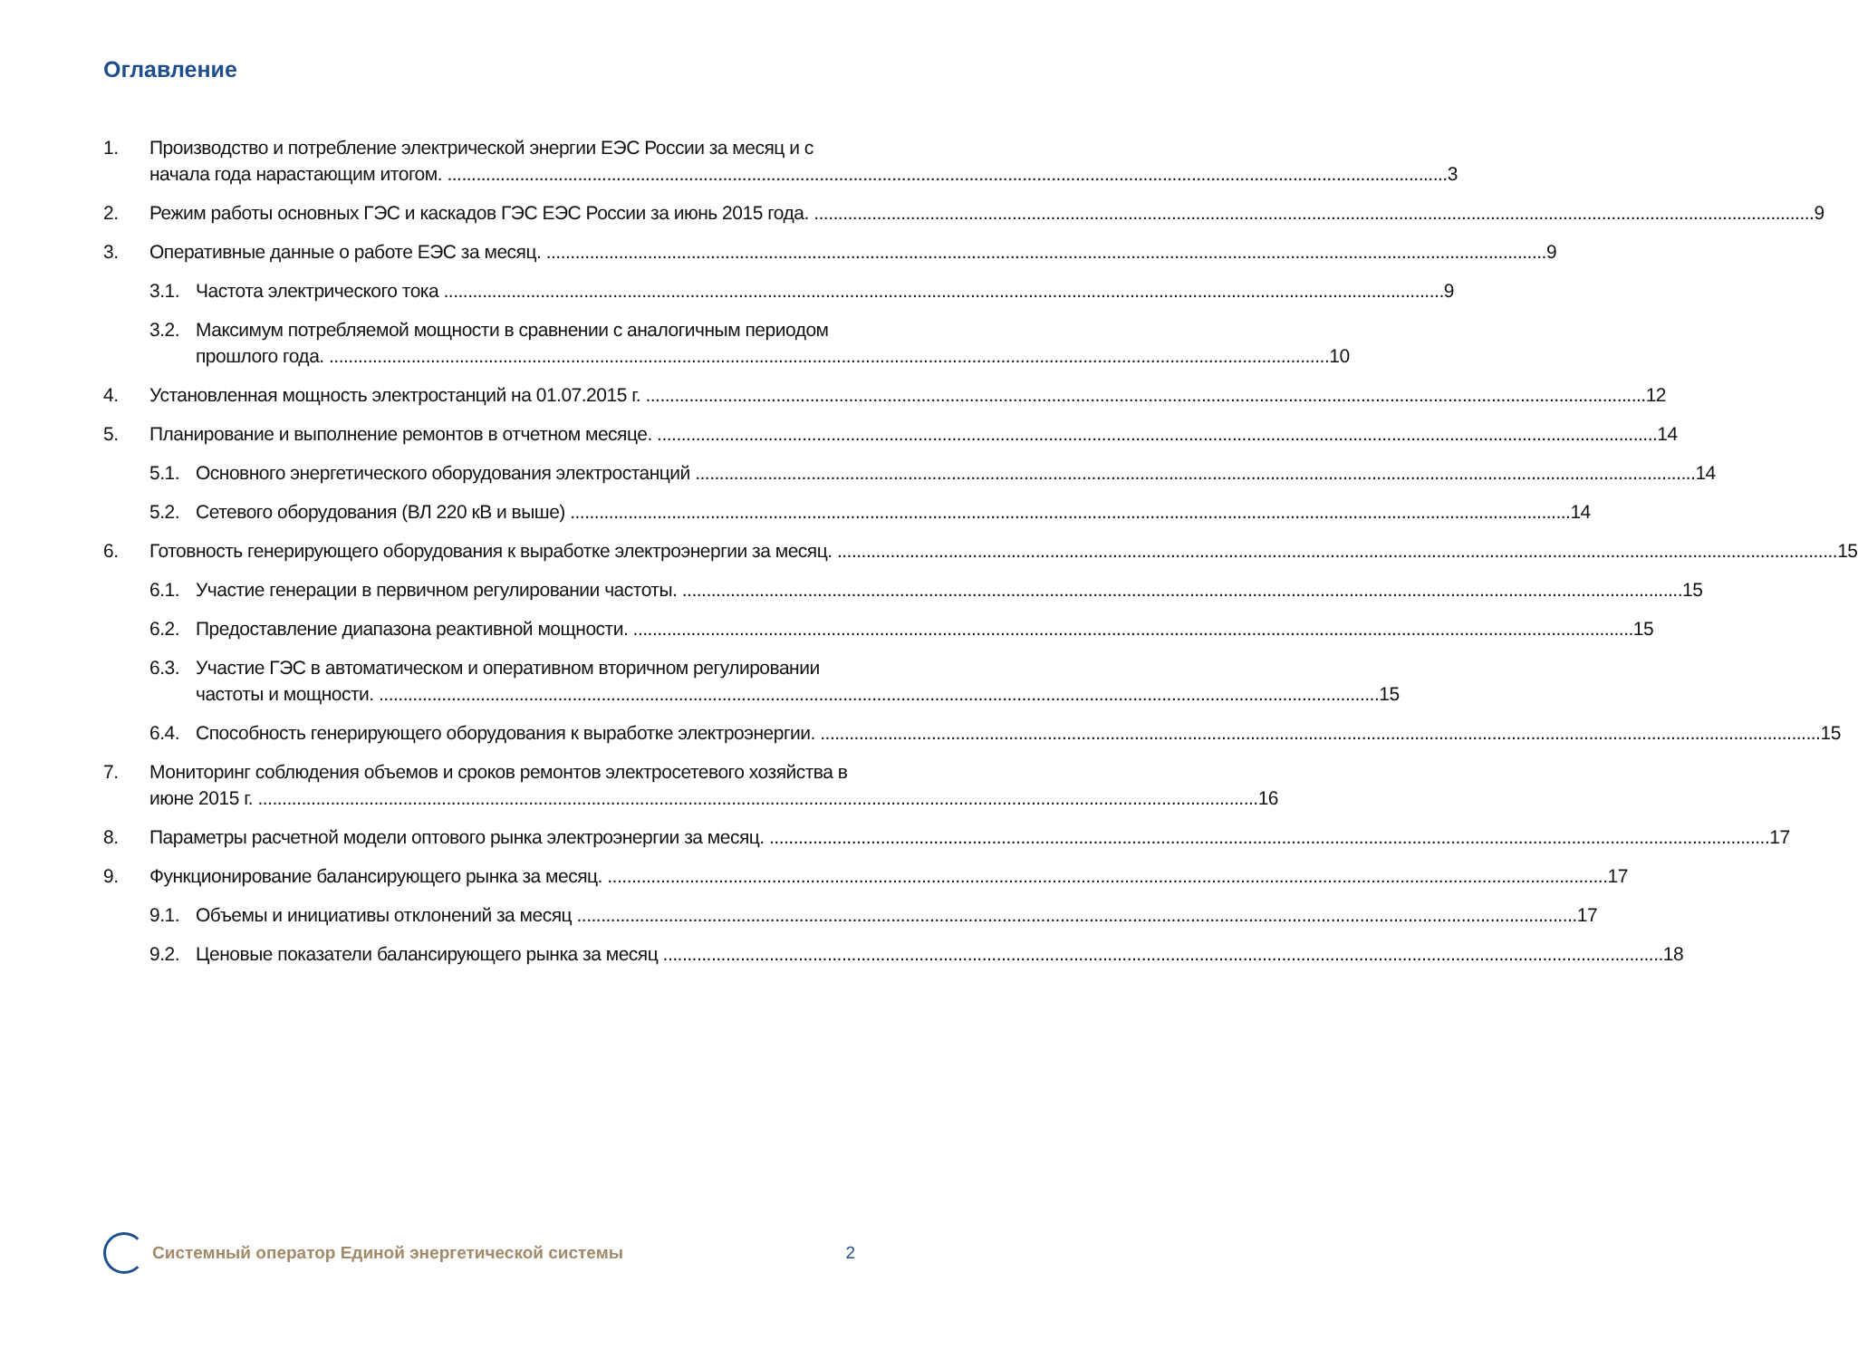Оглавление
1. Производство и потребление электрической энергии ЕЭС России за месяц и с
начала года нарастающим итогом. 3
2. Режим работы основных ГЭС и каскадов ГЭС ЕЭС России за июнь 2015 года. 9
3. Оперативные данные о работе ЕЭС за месяц. 9
3.1. Частота электрического тока 9
3.2. Максимум потребляемой мощности в сравнении с аналогичным периодом
прошлого года. 10
4. Установленная мощность электростанций на 01.07.2015 г. 12
5. Планирование и выполнение ремонтов в отчетном месяце. 14
5.1. Основного энергетического оборудования электростанций 14
5.2. Сетевого оборудования (ВЛ 220 кВ и выше) 14
6. Готовность генерирующего оборудования к выработке электроэнергии за месяц. 15
6.1. Участие генерации в первичном регулировании частоты. 15
6.2. Предоставление диапазона реактивной мощности. 15
6.3. Участие ГЭС в автоматическом и оперативном вторичном регулировании
частоты и мощности. 15
6.4. Способность генерирующего оборудования к выработке электроэнергии. 15
7. Мониторинг соблюдения объемов и сроков ремонтов электросетевого хозяйства в
июне 2015 г. 16
8. Параметры расчетной модели оптового рынка электроэнергии за месяц. 17
9. Функционирование балансирующего рынка за месяц. 17
9.1. Объемы и инициативы отклонений за месяц 17
9.2. Ценовые показатели балансирующего рынка за месяц 18
Системный оператор Единой энергетической системы 2